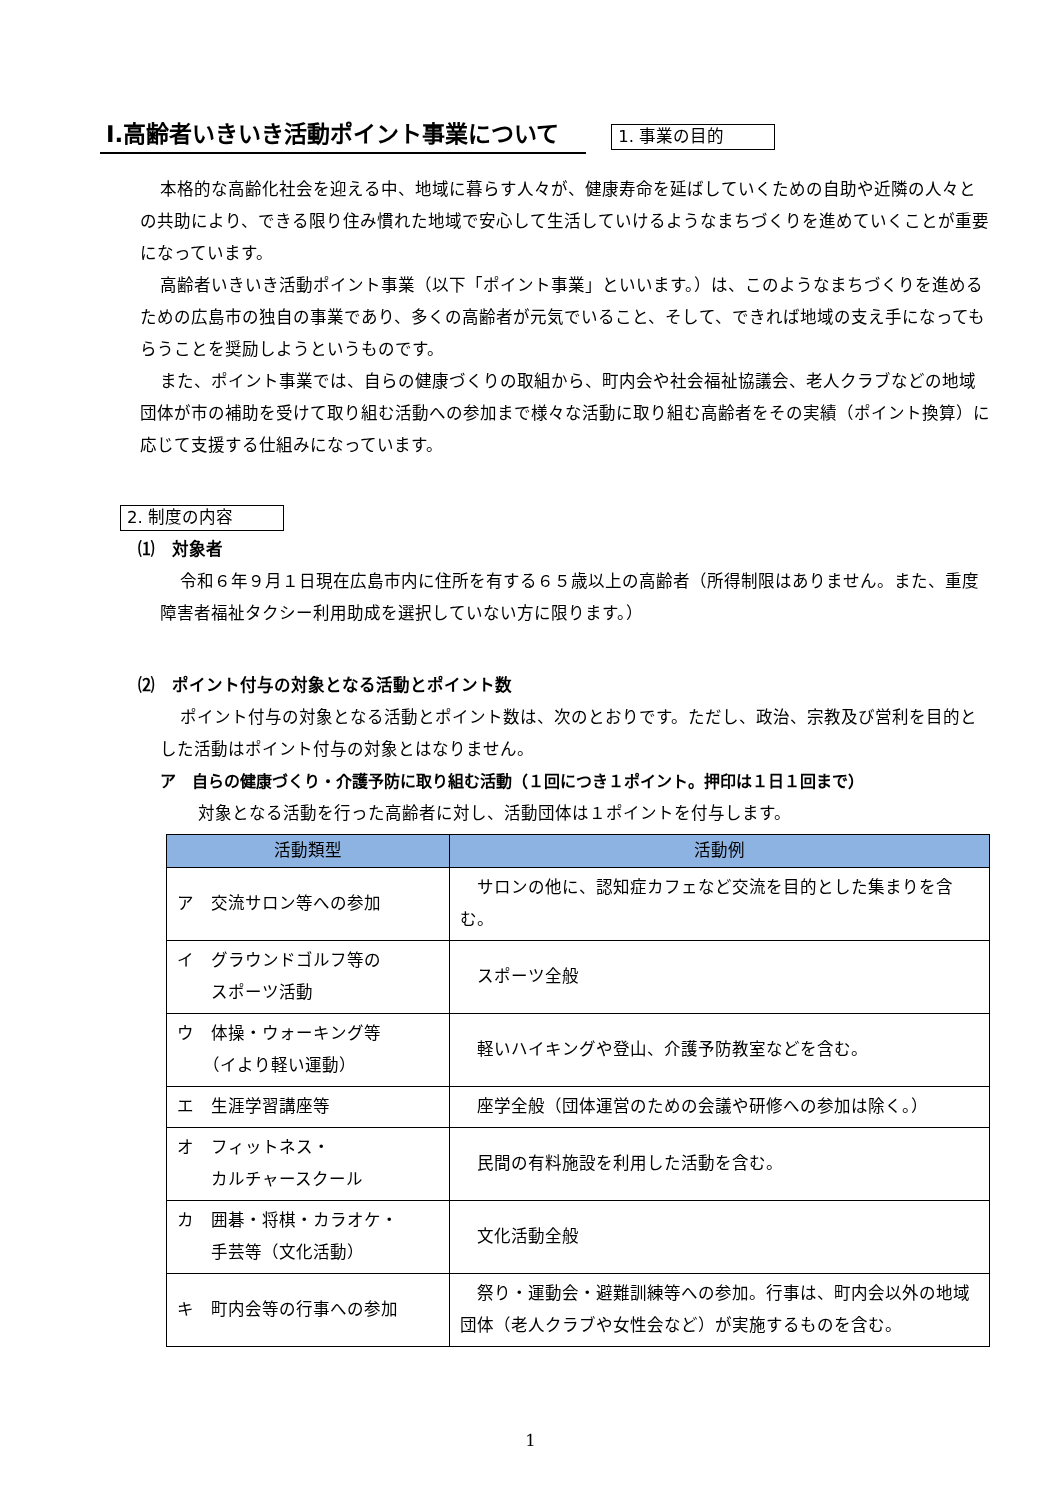Ⅰ.高齢者いきいき活動ポイント事業について
1. 事業の目的
本格的な高齢化社会を迎える中、地域に暮らす人々が、健康寿命を延ばしていくための自助や近隣の人々との共助により、できる限り住み慣れた地域で安心して生活していけるようなまちづくりを進めていくことが重要になっています。
高齢者いきいき活動ポイント事業（以下「ポイント事業」といいます。）は、このようなまちづくりを進めるための広島市の独自の事業であり、多くの高齢者が元気でいること、そして、できれば地域の支え手になってもらうことを奨励しようというものです。
また、ポイント事業では、自らの健康づくりの取組から、町内会や社会福祉協議会、老人クラブなどの地域団体が市の補助を受けて取り組む活動への参加まで様々な活動に取り組む高齢者をその実績（ポイント換算）に応じて支援する仕組みになっています。
2. 制度の内容
⑴　対象者
令和６年９月１日現在広島市内に住所を有する６５歳以上の高齢者（所得制限はありません。また、重度障害者福祉タクシー利用助成を選択していない方に限ります。）
⑵　ポイント付与の対象となる活動とポイント数
ポイント付与の対象となる活動とポイント数は、次のとおりです。ただし、政治、宗教及び営利を目的とした活動はポイント付与の対象とはなりません。
ア　自らの健康づくり・介護予防に取り組む活動（１回につき１ポイント。押印は１日１回まで）
対象となる活動を行った高齢者に対し、活動団体は１ポイントを付与します。
| 活動類型 | 活動例 |
| --- | --- |
| ア 交流サロン等への参加 | サロンの他に、認知症カフェなど交流を目的とした集まりを含む。 |
| イ グラウンドゴルフ等の スポーツ活動 | スポーツ全般 |
| ウ 体操・ウォーキング等 （イより軽い運動） | 軽いハイキングや登山、介護予防教室などを含む。 |
| エ 生涯学習講座等 | 座学全般（団体運営のための会議や研修への参加は除く。） |
| オ フィットネス・ カルチャースクール | 民間の有料施設を利用した活動を含む。 |
| カ 囲碁・将棋・カラオケ・ 手芸等（文化活動） | 文化活動全般 |
| キ 町内会等の行事への参加 | 祭り・運動会・避難訓練等への参加。行事は、町内会以外の地域団体（老人クラブや女性会など）が実施するものを含む。 |
1